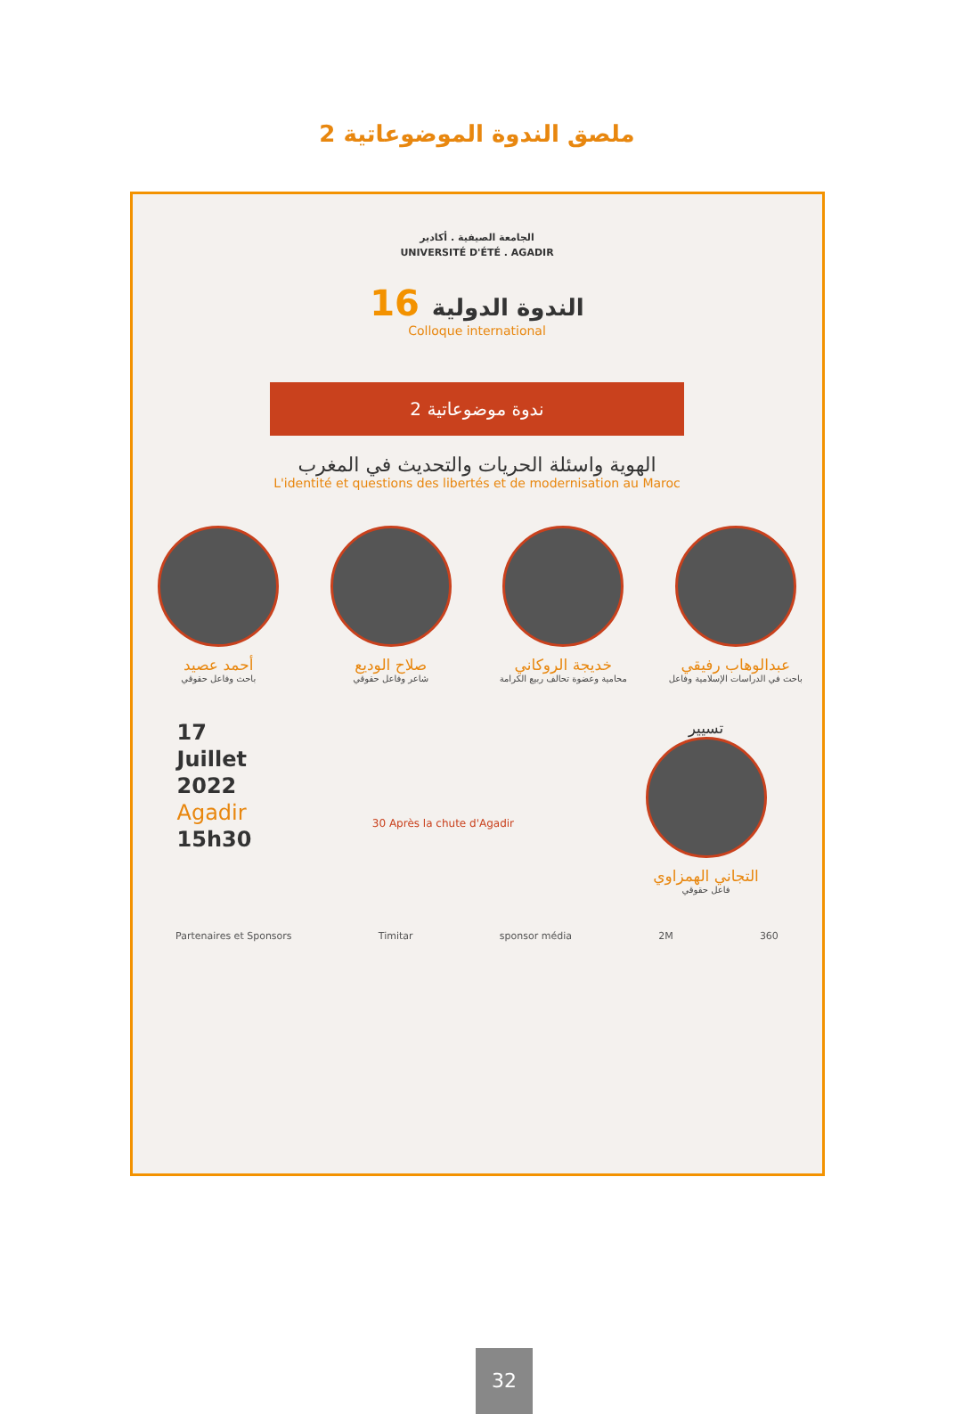ملصق الندوة الموضوعاتية 2
الجامعة الصيفية . أكادير
UNIVERSITÉ D'ÉTÉ . AGADIR
16 الندوة الدولية
Colloque international
ندوة موضوعاتية 2
الهوية واسئلة الحريات والتحديث في المغرب
L'identité et questions des libertés et de modernisation au Maroc
عبدالوهاب رفيقي
باحث في الدراسات الإسلامية وفاعل
خديجة الروكاني
محامية وعضوة تحالف ربيع الكرامة
صلاح الوديع
شاعر وفاعل حقوقي
أحمد عصيد
باحث وفاعل حقوقي
17
Juillet
2022
Agadir
15h30
30 Après la chute d'Agadir
تسيير
التجاني الهمزاوي
فاعل حقوقي
Partenaires et Sponsors Timitar sponsor média 2M 360
32